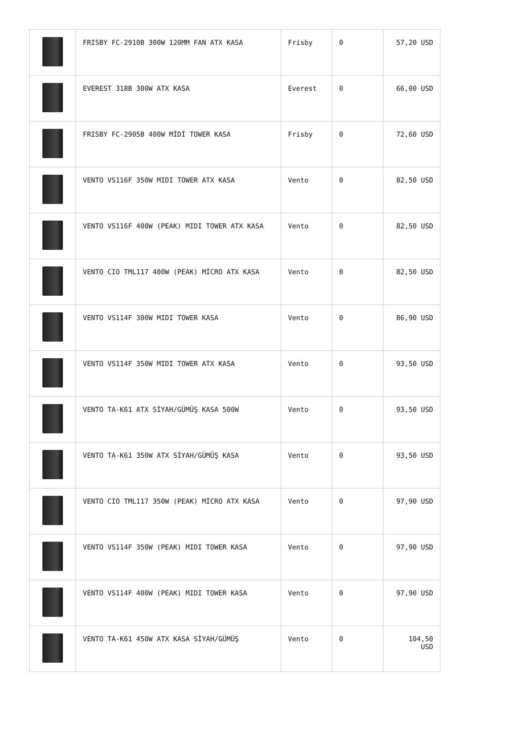| | FRISBY FC-2910B 300W 120MM FAN ATX KASA | Frisby | 0 | 57,20 USD |
| | EVEREST 318B 300W ATX KASA | Everest | 0 | 66,00 USD |
| | FRISBY FC-2905B 400W MİDİ TOWER KASA | Frisby | 0 | 72,60 USD |
| | VENTO VS116F 350W MIDI TOWER ATX KASA | Vento | 0 | 82,50 USD |
| | VENTO VS116F 400W (PEAK) MIDI TOWER ATX KASA | Vento | 0 | 82,50 USD |
| | VENTO CIO TML117 400W (PEAK) MİCRO ATX KASA | Vento | 0 | 82,50 USD |
| | VENTO VS114F 300W MIDI TOWER KASA | Vento | 0 | 86,90 USD |
| | VENTO VS114F 350W MIDI TOWER ATX KASA | Vento | 0 | 93,50 USD |
| | VENTO TA-K61 ATX SİYAH/GÜMÜŞ KASA 500W | Vento | 0 | 93,50 USD |
| | VENTO TA-K61 350W ATX SİYAH/GÜMÜŞ KASA | Vento | 0 | 93,50 USD |
| | VENTO CIO TML117 350W (PEAK) MİCRO ATX KASA | Vento | 0 | 97,90 USD |
| | VENTO VS114F 350W (PEAK) MIDI TOWER KASA | Vento | 0 | 97,90 USD |
| | VENTO VS114F 400W (PEAK) MIDI TOWER KASA | Vento | 0 | 97,90 USD |
| | VENTO TA-K61 450W ATX KASA SİYAH/GÜMÜŞ | Vento | 0 | 104,50 USD |